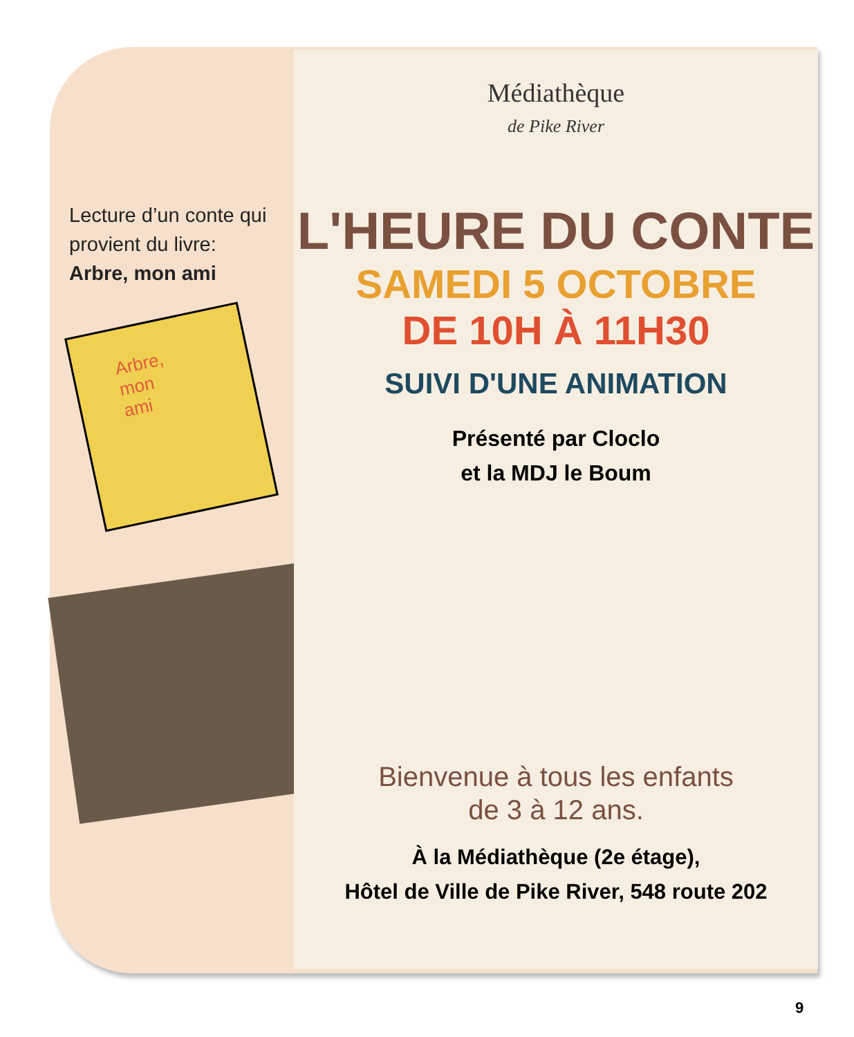Lecture d’un conte qui provient du livre:
Arbre, mon ami
Arbre,
mon
ami
Médiathèque
de Pike River
L'HEURE DU CONTE
SAMEDI 5 OCTOBRE
DE 10H À 11H30
SUIVI D'UNE ANIMATION
Présenté par Cloclo
et la MDJ le Boum
Bienvenue à tous les enfants
de 3 à 12 ans.
À la Médiathèque (2e étage),
Hôtel de Ville de Pike River, 548 route 202
9